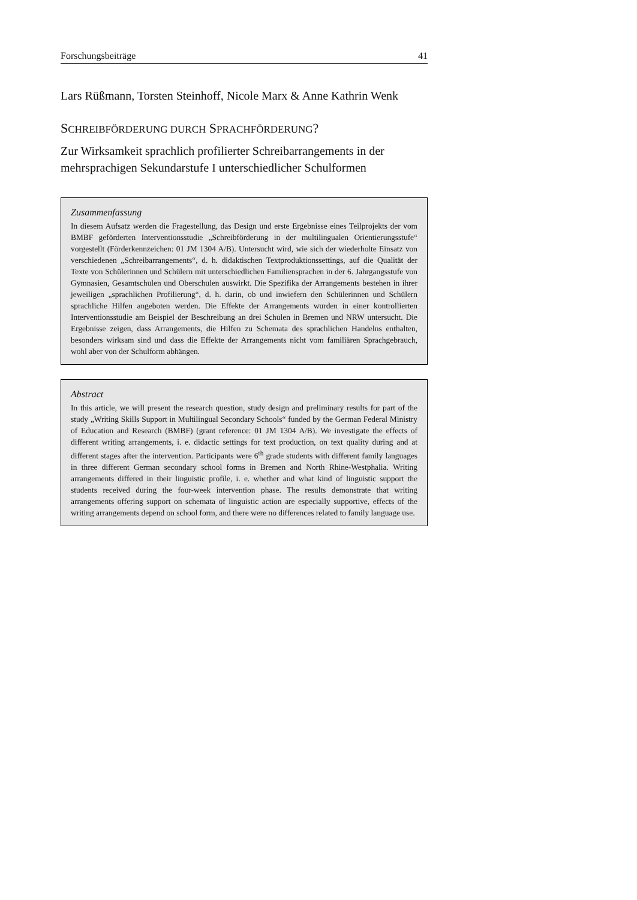Forschungsbeiträge 41
Lars Rüßmann, Torsten Steinhoff, Nicole Marx & Anne Kathrin Wenk
SCHREIBFÖRDERUNG DURCH SPRACHFÖRDERUNG?
Zur Wirksamkeit sprachlich profilierter Schreibarrangements in der mehrsprachigen Sekundarstufe I unterschiedlicher Schulformen
Zusammenfassung
In diesem Aufsatz werden die Fragestellung, das Design und erste Ergebnisse eines Teilprojekts der vom BMBF geförderten Interventionsstudie „Schreibförderung in der multilingualen Orientierungsstufe“ vorgestellt (Förderkennzeichen: 01 JM 1304 A/B). Untersucht wird, wie sich der wiederholte Einsatz von verschiedenen „Schreibarrangements“, d. h. didaktischen Textproduktionssettings, auf die Qualität der Texte von Schülerinnen und Schülern mit unterschiedlichen Familiensprachen in der 6. Jahrgangsstufe von Gymnasien, Gesamtschulen und Oberschulen auswirkt. Die Spezifika der Arrangements bestehen in ihrer jeweiligen „sprachlichen Profilierung“, d. h. darin, ob und inwiefern den Schülerinnen und Schülern sprachliche Hilfen angeboten werden. Die Effekte der Arrangements wurden in einer kontrollierten Interventionsstudie am Beispiel der Beschreibung an drei Schulen in Bremen und NRW untersucht. Die Ergebnisse zeigen, dass Arrangements, die Hilfen zu Schemata des sprachlichen Handelns enthalten, besonders wirksam sind und dass die Effekte der Arrangements nicht vom familiären Sprachgebrauch, wohl aber von der Schulform abhängen.
Abstract
In this article, we will present the research question, study design and preliminary results for part of the study „Writing Skills Support in Multilingual Secondary Schools“ funded by the German Federal Ministry of Education and Research (BMBF) (grant reference: 01 JM 1304 A/B). We investigate the effects of different writing arrangements, i. e. didactic settings for text production, on text quality during and at different stages after the intervention. Participants were 6<sup>th</sup> grade students with different family languages in three different German secondary school forms in Bremen and North Rhine-Westphalia. Writing arrangements differed in their linguistic profile, i. e. whether and what kind of linguistic support the students received during the four-week intervention phase. The results demonstrate that writing arrangements offering support on schemata of linguistic action are especially supportive, effects of the writing arrangements depend on school form, and there were no differences related to family language use.